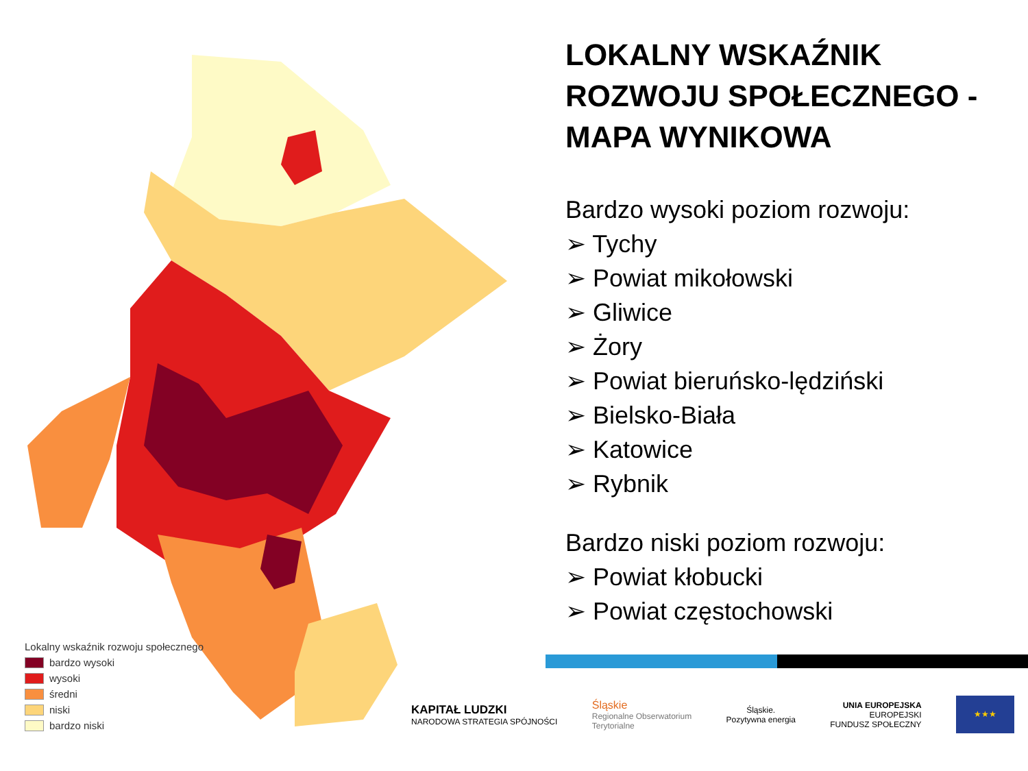Lokalny wskaźnik rozwoju społecznego
bardzo wysoki
wysoki
średni
niski
bardzo niski
LOKALNY WSKAŹNIK ROZWOJU SPOŁECZNEGO - MAPA WYNIKOWA
Bardzo wysoki poziom rozwoju:
➢ Tychy
➢ Powiat mikołowski
➢ Gliwice
➢ Żory
➢ Powiat bieruńsko-lędziński
➢ Bielsko-Biała
➢ Katowice
➢ Rybnik
Bardzo niski poziom rozwoju:
➢ Powiat kłobucki
➢ Powiat częstochowski
KAPITAŁ LUDZKI
NARODOWA STRATEGIA SPÓJNOŚCI
Śląskie
Regionalne Obserwatorium
Terytorialne
Śląskie.
Pozytywna energia
UNIA EUROPEJSKA
EUROPEJSKI
FUNDUSZ SPOŁECZNY
★★★